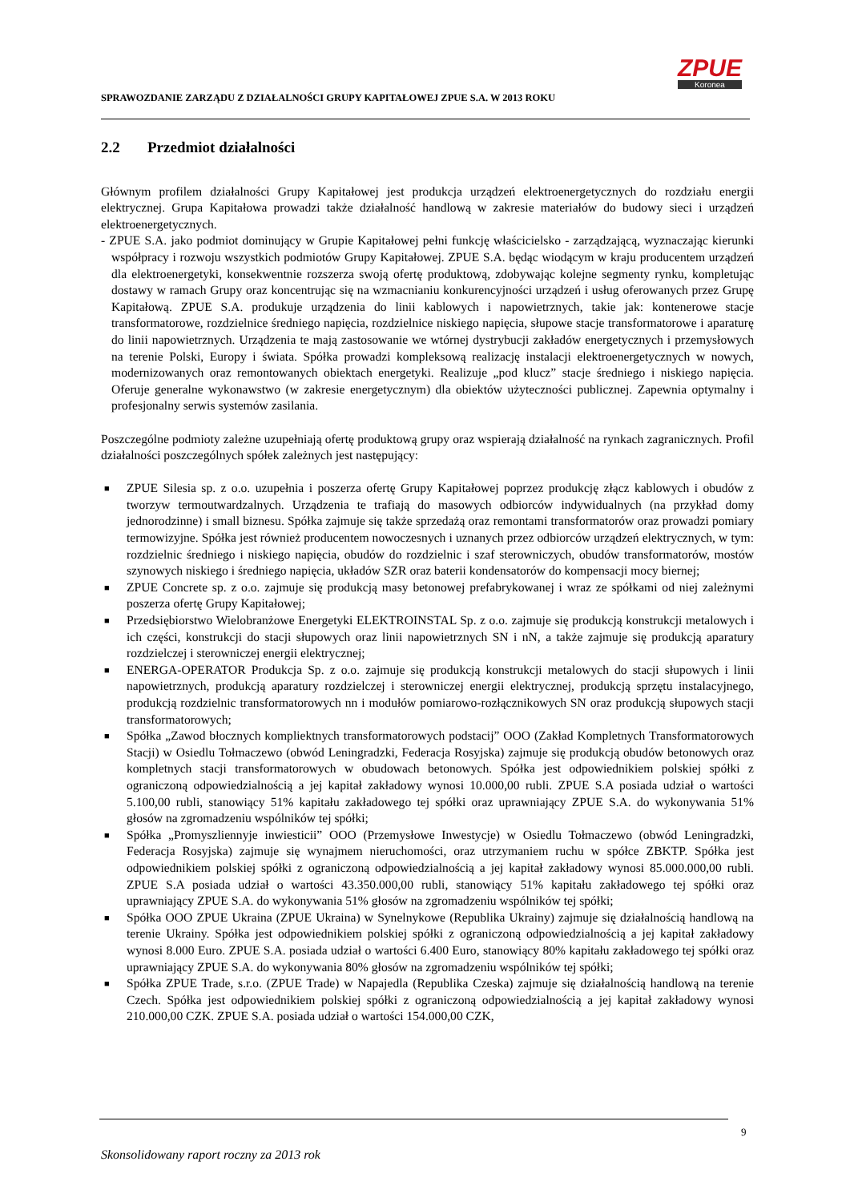SPRAWOZDANIE ZARZĄDU Z DZIAŁALNOŚCI GRUPY KAPITAŁOWEJ ZPUE S.A. W 2013 ROKU
ZPUE
Koronea
2.2 Przedmiot działalności
Głównym profilem działalności Grupy Kapitałowej jest produkcja urządzeń elektroenergetycznych do rozdziału energii elektrycznej. Grupa Kapitałowa prowadzi także działalność handlową w zakresie materiałów do budowy sieci i urządzeń elektroenergetycznych.
- ZPUE S.A. jako podmiot dominujący w Grupie Kapitałowej pełni funkcję właścicielsko - zarządzającą, wyznaczając kierunki współpracy i rozwoju wszystkich podmiotów Grupy Kapitałowej. ZPUE S.A. będąc wiodącym w kraju producentem urządzeń dla elektroenergetyki, konsekwentnie rozszerza swoją ofertę produktową, zdobywając kolejne segmenty rynku, kompletując dostawy w ramach Grupy oraz koncentrując się na wzmacnianiu konkurencyjności urządzeń i usług oferowanych przez Grupę Kapitałową. ZPUE S.A. produkuje urządzenia do linii kablowych i napowietrznych, takie jak: kontenerowe stacje transformatorowe, rozdzielnice średniego napięcia, rozdzielnice niskiego napięcia, słupowe stacje transformatorowe i aparaturę do linii napowietrznych. Urządzenia te mają zastosowanie we wtórnej dystrybucji zakładów energetycznych i przemysłowych na terenie Polski, Europy i świata. Spółka prowadzi kompleksową realizację instalacji elektroenergetycznych w nowych, modernizowanych oraz remontowanych obiektach energetyki. Realizuje „pod klucz” stacje średniego i niskiego napięcia. Oferuje generalne wykonawstwo (w zakresie energetycznym) dla obiektów użyteczności publicznej. Zapewnia optymalny i profesjonalny serwis systemów zasilania.
Poszczególne podmioty zależne uzupełniają ofertę produktową grupy oraz wspierają działalność na rynkach zagranicznych. Profil działalności poszczególnych spółek zależnych jest następujący:
■ ZPUE Silesia sp. z o.o. uzupełnia i poszerza ofertę Grupy Kapitałowej poprzez produkcję złącz kablowych i obudów z tworzyw termoutwardzalnych. Urządzenia te trafiają do masowych odbiorców indywidualnych (na przykład domy jednorodzinne) i small biznesu. Spółka zajmuje się także sprzedażą oraz remontami transformatorów oraz prowadzi pomiary termowizyjne. Spółka jest również producentem nowoczesnych i uznanych przez odbiorców urządzeń elektrycznych, w tym: rozdzielnic średniego i niskiego napięcia, obudów do rozdzielnic i szaf sterowniczych, obudów transformatorów, mostów szynowych niskiego i średniego napięcia, układów SZR oraz baterii kondensatorów do kompensacji mocy biernej;
■ ZPUE Concrete sp. z o.o. zajmuje się produkcją masy betonowej prefabrykowanej i wraz ze spółkami od niej zależnymi poszerza ofertę Grupy Kapitałowej;
■ Przedsiębiorstwo Wielobranżowe Energetyki ELEKTROINSTAL Sp. z o.o. zajmuje się produkcją konstrukcji metalowych i ich części, konstrukcji do stacji słupowych oraz linii napowietrznych SN i nN, a także zajmuje się produkcją aparatury rozdzielczej i sterowniczej energii elektrycznej;
■ ENERGA-OPERATOR Produkcja Sp. z o.o. zajmuje się produkcją konstrukcji metalowych do stacji słupowych i linii napowietrznych, produkcją aparatury rozdzielczej i sterowniczej energii elektrycznej, produkcją sprzętu instalacyjnego, produkcją rozdzielnic transformatorowych nn i modułów pomiarowo-rozłącznikowych SN oraz produkcją słupowych stacji transformatorowych;
■ Spółka „Zawod błocznych kompliektnych transformatorowych podstacij” OOO (Zakład Kompletnych Transformatorowych Stacji) w Osiedlu Tołmaczewo (obwód Leningradzki, Federacja Rosyjska) zajmuje się produkcją obudów betonowych oraz kompletnych stacji transformatorowych w obudowach betonowych. Spółka jest odpowiednikiem polskiej spółki z ograniczoną odpowiedzialnością a jej kapitał zakładowy wynosi 10.000,00 rubli. ZPUE S.A posiada udział o wartości 5.100,00 rubli, stanowiący 51% kapitału zakładowego tej spółki oraz uprawniający ZPUE S.A. do wykonywania 51% głosów na zgromadzeniu wspólników tej spółki;
■ Spółka „Promyszliennyje inwiesticii” OOO (Przemysłowe Inwestycje) w Osiedlu Tołmaczewo (obwód Leningradzki, Federacja Rosyjska) zajmuje się wynajmem nieruchomości, oraz utrzymaniem ruchu w spółce ZBKTP. Spółka jest odpowiednikiem polskiej spółki z ograniczoną odpowiedzialnością a jej kapitał zakładowy wynosi 85.000.000,00 rubli. ZPUE S.A posiada udział o wartości 43.350.000,00 rubli, stanowiący 51% kapitału zakładowego tej spółki oraz uprawniający ZPUE S.A. do wykonywania 51% głosów na zgromadzeniu wspólników tej spółki;
■ Spółka OOO ZPUE Ukraina (ZPUE Ukraina) w Synelnykowe (Republika Ukrainy) zajmuje się działalnością handlową na terenie Ukrainy. Spółka jest odpowiednikiem polskiej spółki z ograniczoną odpowiedzialnością a jej kapitał zakładowy wynosi 8.000 Euro. ZPUE S.A. posiada udział o wartości 6.400 Euro, stanowiący 80% kapitału zakładowego tej spółki oraz uprawniający ZPUE S.A. do wykonywania 80% głosów na zgromadzeniu wspólników tej spółki;
■ Spółka ZPUE Trade, s.r.o. (ZPUE Trade) w Napajedla (Republika Czeska) zajmuje się działalnością handlową na terenie Czech. Spółka jest odpowiednikiem polskiej spółki z ograniczoną odpowiedzialnością a jej kapitał zakładowy wynosi 210.000,00 CZK. ZPUE S.A. posiada udział o wartości 154.000,00 CZK,
9
Skonsolidowany raport roczny za 2013 rok